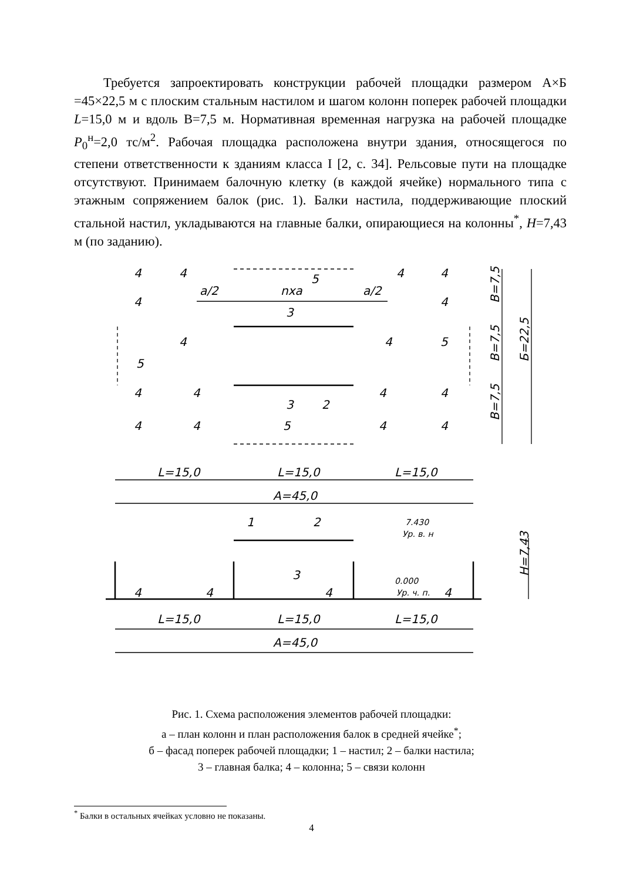Требуется запроектировать конструкции рабочей площадки размером А×Б =45×22,5 м с плоским стальным настилом и шагом колонн поперек рабочей площадки L=15,0 м и вдоль В=7,5 м. Нормативная временная нагрузка на рабочей площадке P<sub>0</sub><sup>н</sup>=2,0 тс/м<sup>2</sup>. Рабочая площадка расположена внутри здания, относящегося по степени ответственности к зданиям класса I [2, с. 34]. Рельсовые пути на площадке отсутствуют. Принимаем балочную клетку (в каждой ячейке) нормального типа с этажным сопряжением балок (рис. 1). Балки настила, поддерживающие плоский стальной настил, укладываются на главные балки, опирающиеся на колонны<sup>*</sup>, H=7,43 м (по заданию).
4
4
5
4
4
а/2
nха
а/2
3
4
4
4
4
5
5
4
4
4
4
3
2
4
4
5
4
4
L=15,0
L=15,0
L=15,0
А=45,0
1
2
7.430
Ур. в. н
3
4
4
4
4
0.000
Ур. ч. п.
L=15,0
L=15,0
L=15,0
А=45,0
В=7,5
В=7,5
В=7,5
Б=22,5
Н=7,43
Рис. 1. Схема расположения элементов рабочей площадки:
а – план колонн и план расположения балок в средней ячейке<sup>*</sup>;
б – фасад поперек рабочей площадки; 1 – настил; 2 – балки настила;
3 – главная балка; 4 – колонна; 5 – связи колонн
<sup>*</sup> Балки в остальных ячейках условно не показаны.
4